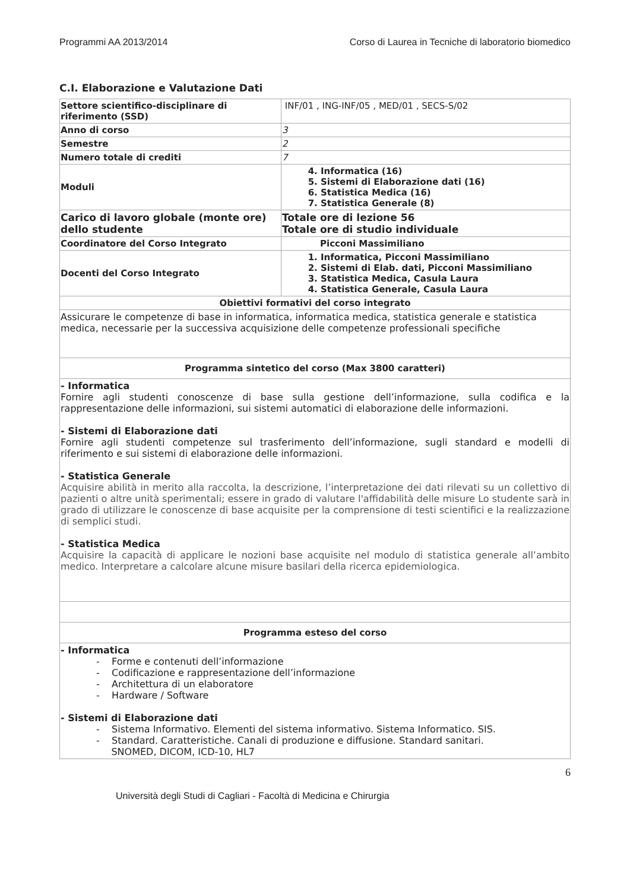Programmi AA 2013/2014 Corso di Laurea in Tecniche di laboratorio biomedico
C.I. Elaborazione e Valutazione Dati
| Settore scientifico-disciplinare di riferimento (SSD) | INF/01 , ING-INF/05 , MED/01 , SECS-S/02 |
| Anno di corso | 3 |
| Semestre | 2 |
| Numero totale di crediti | 7 |
| Moduli | 4. Informatica (16) 5. Sistemi di Elaborazione dati (16) 6. Statistica Medica (16) 7. Statistica Generale (8) |
| Carico di lavoro globale (monte ore) dello studente | Totale ore di lezione 56 Totale ore di studio individuale |
| Coordinatore del Corso Integrato | Picconi Massimiliano |
| Docenti del Corso Integrato | 1. Informatica, Picconi Massimiliano 2. Sistemi di Elab. dati, Picconi Massimiliano 3. Statistica Medica, Casula Laura 4. Statistica Generale, Casula Laura |
| Obiettivi formativi del corso integrato | |
| Assicurare le competenze di base in informatica, informatica medica, statistica generale e statistica medica, necessarie per la successiva acquisizione delle competenze professionali specifiche | |
| Programma sintetico del corso (Max 3800 caratteri) | |
| - Informatica Fornire agli studenti conoscenze di base sulla gestione dell’informazione, sulla codifica e la rappresentazione delle informazioni, sui sistemi automatici di elaborazione delle informazioni. - Sistemi di Elaborazione dati Fornire agli studenti competenze sul trasferimento dell’informazione, sugli standard e modelli di riferimento e sui sistemi di elaborazione delle informazioni. - Statistica Generale Acquisire abilità in merito alla raccolta, la descrizione, l’interpretazione dei dati rilevati su un collettivo di pazienti o altre unità sperimentali; essere in grado di valutare l'affidabilità delle misure Lo studente sarà in grado di utilizzare le conoscenze di base acquisite per la comprensione di testi scientifici e la realizzazione di semplici studi. - Statistica Medica Acquisire la capacità di applicare le nozioni base acquisite nel modulo di statistica generale all’ambito medico. Interpretare a calcolare alcune misure basilari della ricerca epidemiologica. | |
| Programma esteso del corso | |
| - Informatica - Forme e contenuti dell’informazione - Codificazione e rappresentazione dell’informazione - Architettura di un elaboratore - Hardware / Software - Sistemi di Elaborazione dati - Sistema Informativo. Elementi del sistema informativo. Sistema Informatico. SIS. - Standard. Caratteristiche. Canali di produzione e diffusione. Standard sanitari. SNOMED, DICOM, ICD-10, HL7 | |
6
Università degli Studi di Cagliari - Facoltà di Medicina e Chirurgia